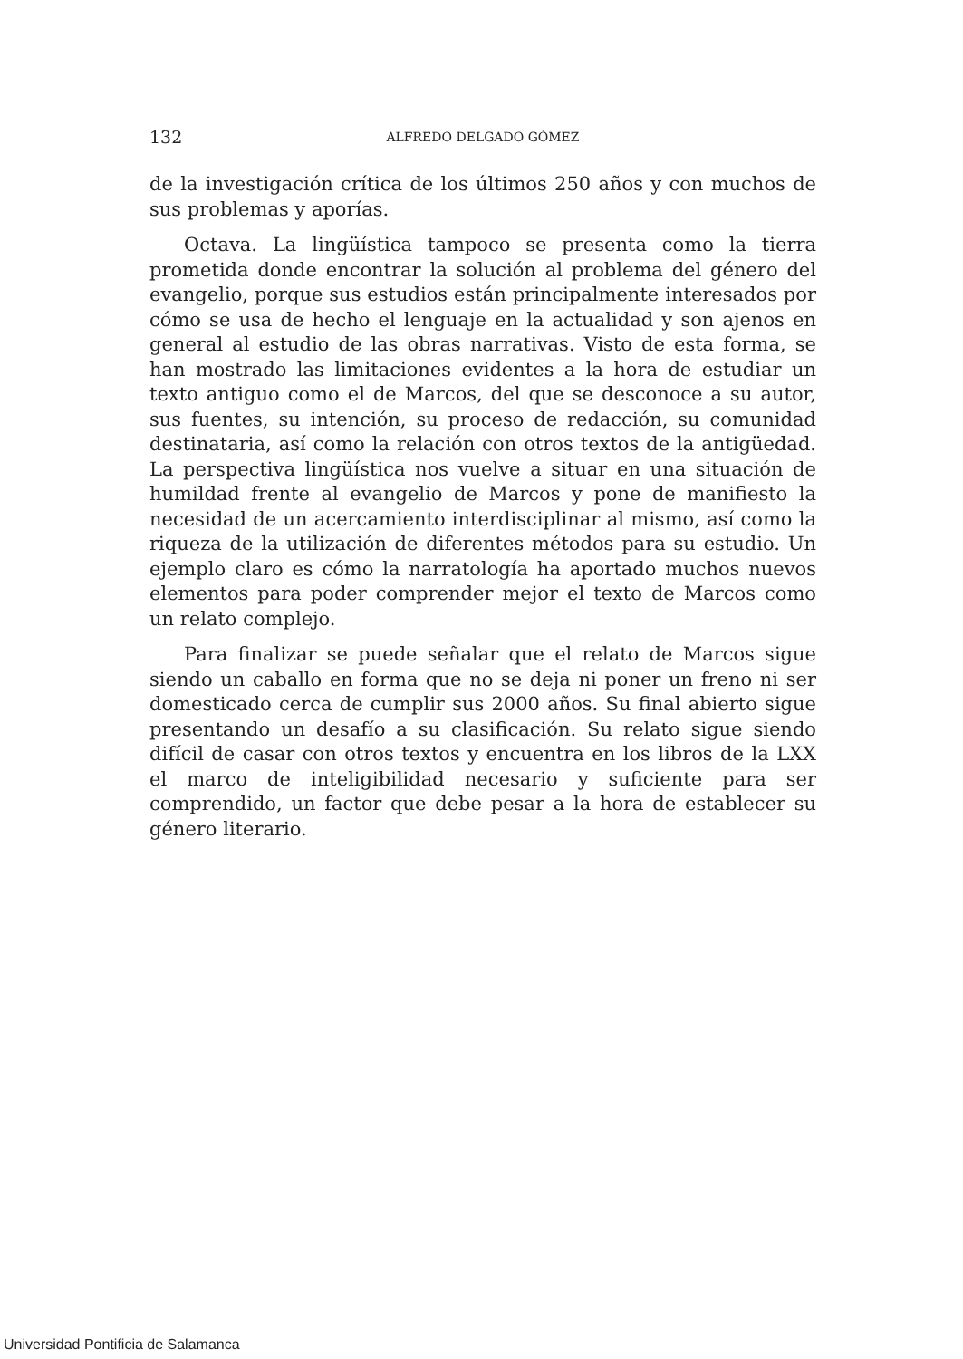132 ALFREDO DELGADO GÓMEZ
de la investigación crítica de los últimos 250 años y con muchos de sus problemas y aporías.
Octava. La lingüística tampoco se presenta como la tierra prometida donde encontrar la solución al problema del género del evangelio, porque sus estudios están principalmente interesados por cómo se usa de hecho el lenguaje en la actualidad y son ajenos en general al estudio de las obras narrativas. Visto de esta forma, se han mostrado las limitaciones evidentes a la hora de estudiar un texto antiguo como el de Marcos, del que se desconoce a su autor, sus fuentes, su intención, su proceso de redacción, su comunidad destinataria, así como la relación con otros textos de la antigüedad. La perspectiva lingüística nos vuelve a situar en una situación de humildad frente al evangelio de Marcos y pone de manifiesto la necesidad de un acercamiento interdisciplinar al mismo, así como la riqueza de la utilización de diferentes métodos para su estudio. Un ejemplo claro es cómo la narratología ha aportado muchos nuevos elementos para poder comprender mejor el texto de Marcos como un relato complejo.
Para finalizar se puede señalar que el relato de Marcos sigue siendo un caballo en forma que no se deja ni poner un freno ni ser domesticado cerca de cumplir sus 2000 años. Su final abierto sigue presentando un desafío a su clasificación. Su relato sigue siendo difícil de casar con otros textos y encuentra en los libros de la LXX el marco de inteligibilidad necesario y suficiente para ser comprendido, un factor que debe pesar a la hora de establecer su género literario.
Universidad Pontificia de Salamanca